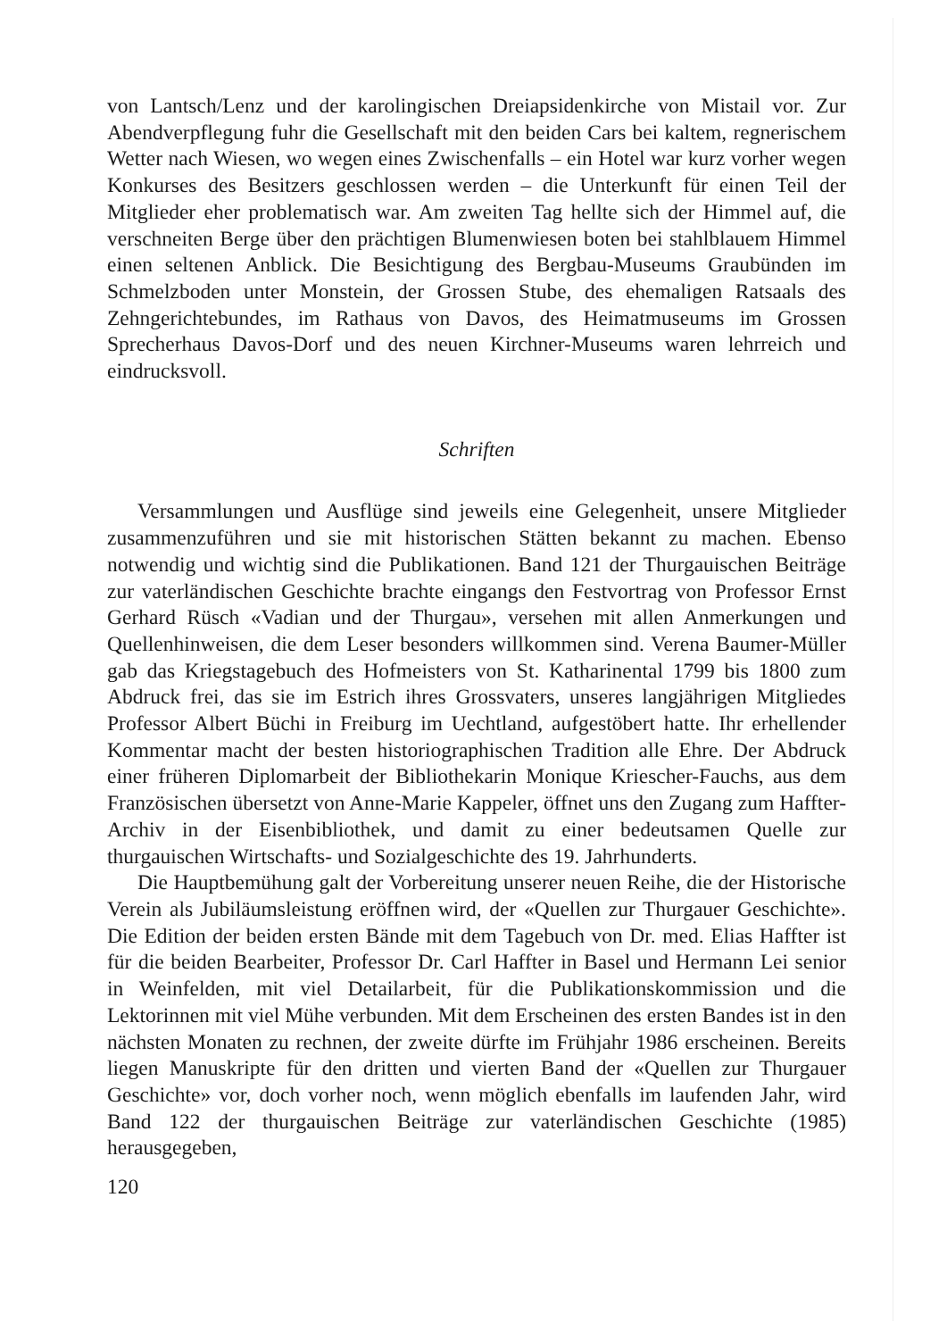von Lantsch/Lenz und der karolingischen Dreiapsidenkirche von Mistail vor. Zur Abendverpflegung fuhr die Gesellschaft mit den beiden Cars bei kaltem, regnerischem Wetter nach Wiesen, wo wegen eines Zwischenfalls – ein Hotel war kurz vorher wegen Konkurses des Besitzers geschlossen werden – die Unterkunft für einen Teil der Mitglieder eher problematisch war. Am zweiten Tag hellte sich der Himmel auf, die verschneiten Berge über den prächtigen Blumenwiesen boten bei stahlblauem Himmel einen seltenen Anblick. Die Besichtigung des Bergbau-Museums Graubünden im Schmelzboden unter Monstein, der Grossen Stube, des ehemaligen Ratsaals des Zehngerichtebundes, im Rathaus von Davos, des Heimatmuseums im Grossen Sprecherhaus Davos-Dorf und des neuen Kirchner-Museums waren lehrreich und eindrucksvoll.
Schriften
Versammlungen und Ausflüge sind jeweils eine Gelegenheit, unsere Mitglieder zusammenzuführen und sie mit historischen Stätten bekannt zu machen. Ebenso notwendig und wichtig sind die Publikationen. Band 121 der Thurgauischen Beiträge zur vaterländischen Geschichte brachte eingangs den Festvortrag von Professor Ernst Gerhard Rüsch «Vadian und der Thurgau», versehen mit allen Anmerkungen und Quellenhinweisen, die dem Leser besonders willkommen sind. Verena Baumer-Müller gab das Kriegstagebuch des Hofmeisters von St. Katharinental 1799 bis 1800 zum Abdruck frei, das sie im Estrich ihres Grossvaters, unseres langjährigen Mitgliedes Professor Albert Büchi in Freiburg im Uechtland, aufgestöbert hatte. Ihr erhellender Kommentar macht der besten historiographischen Tradition alle Ehre. Der Abdruck einer früheren Diplomarbeit der Bibliothekarin Monique Kriescher-Fauchs, aus dem Französischen übersetzt von Anne-Marie Kappeler, öffnet uns den Zugang zum Haffter-Archiv in der Eisenbibliothek, und damit zu einer bedeutsamen Quelle zur thurgauischen Wirtschafts- und Sozialgeschichte des 19. Jahrhunderts.
Die Hauptbemühung galt der Vorbereitung unserer neuen Reihe, die der Historische Verein als Jubiläumsleistung eröffnen wird, der «Quellen zur Thurgauer Geschichte». Die Edition der beiden ersten Bände mit dem Tagebuch von Dr. med. Elias Haffter ist für die beiden Bearbeiter, Professor Dr. Carl Haffter in Basel und Hermann Lei senior in Weinfelden, mit viel Detailarbeit, für die Publikationskommission und die Lektorinnen mit viel Mühe verbunden. Mit dem Erscheinen des ersten Bandes ist in den nächsten Monaten zu rechnen, der zweite dürfte im Frühjahr 1986 erscheinen. Bereits liegen Manuskripte für den dritten und vierten Band der «Quellen zur Thurgauer Geschichte» vor, doch vorher noch, wenn möglich ebenfalls im laufenden Jahr, wird Band 122 der thurgauischen Beiträge zur vaterländischen Geschichte (1985) herausgegeben,
120